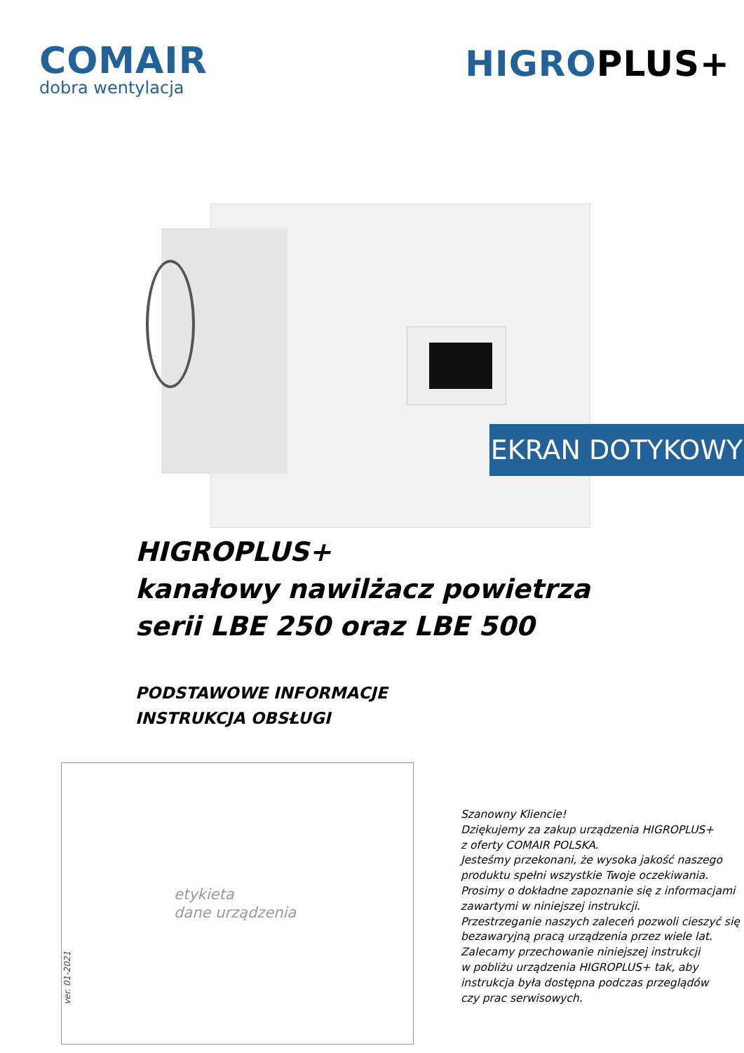COMAIR
dobra wentylacja
HIGROPLUS+
EKRAN DOTYKOWY
HIGROPLUS+
kanałowy nawilżacz powietrza
serii LBE 250 oraz LBE 500
PODSTAWOWE INFORMACJE
INSTRUKCJA OBSŁUGI
ver. 01-2021
etykieta
dane urządzenia
Szanowny Kliencie!
Dziękujemy za zakup urządzenia HIGROPLUS+
z oferty COMAIR POLSKA.
Jesteśmy przekonani, że wysoka jakość naszego
produktu spełni wszystkie Twoje oczekiwania.
Prosimy o dokładne zapoznanie się z informacjami
zawartymi w niniejszej instrukcji.
Przestrzeganie naszych zaleceń pozwoli cieszyć się
bezawaryjną pracą urządzenia przez wiele lat.
Zalecamy przechowanie niniejszej instrukcji
w pobliżu urządzenia HIGROPLUS+ tak, aby
instrukcja była dostępna podczas przeglądów
czy prac serwisowych.